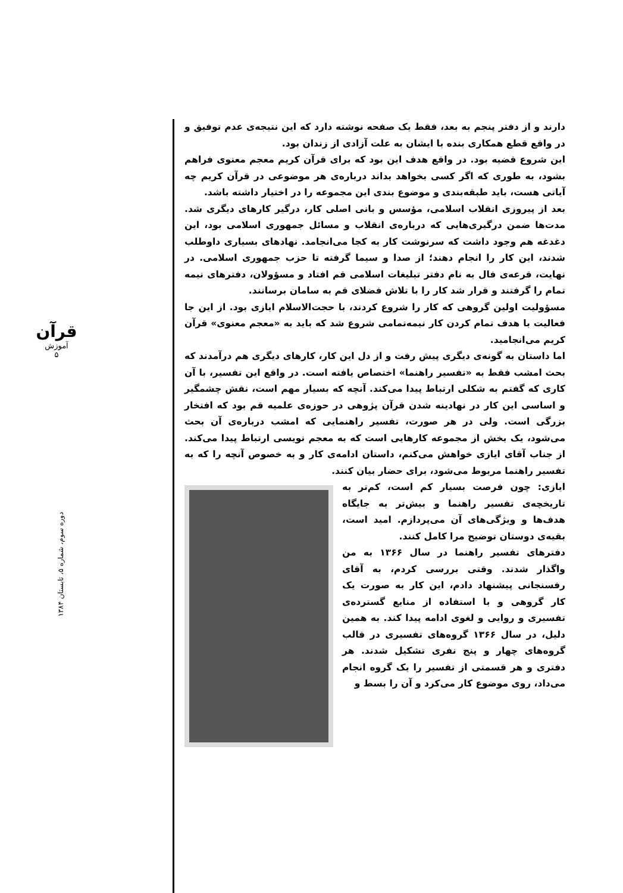قرآن
آموزش
۵
دوره سوم، شماره ۵، تابستان ۱۳۸۴
دارند و از دفتر پنجم به بعد، فقط یک صفحه نوشته دارد که این نتیجه‌ی عدم توفیق و در واقع قطع همکاری بنده با ایشان به علت آزادی از زندان بود.
این شروع قضیه بود. در واقع هدف این بود که برای قرآن کریم معجم معنوی فراهم بشود، به طوری که اگر کسی بخواهد بداند درباره‌ی هر موضوعی در قرآن کریم چه آیاتی هست، باید طبقه‌بندی و موضوع بندی این مجموعه را در اختیار داشته باشد.
بعد از پیروزی انقلاب اسلامی، مؤسس و بانی اصلی کار، درگیر کارهای دیگری شد. مدت‌ها ضمن درگیری‌هایی که درباره‌ی انقلاب و مسائل جمهوری اسلامی بود، این دغدغه هم وجود داشت که سرنوشت کار به کجا می‌انجامد. نهادهای بسیاری داوطلب شدند، این کار را انجام دهند؛ از صدا و سیما گرفته تا حزب جمهوری اسلامی. در نهایت، قرعه‌ی فال به نام دفتر تبلیغات اسلامی قم افتاد و مسؤولان، دفترهای نیمه تمام را گرفتند و قرار شد کار را با تلاش فضلای قم به سامان برسانند.
مسؤولیت اولین گروهی که کار را شروع کردند، با حجت‌الاسلام ایازی بود. از این جا فعالیت با هدف تمام کردن کار نیمه‌تمامی شروع شد که باید به «معجم معنوی» قرآن کریم می‌انجامید.
اما داستان به گونه‌ی دیگری پیش رفت و از دل این کار، کارهای دیگری هم درآمدند که بحث امشب فقط به «تفسیر راهنما» اختصاص یافته است. در واقع این تفسیر، با آن کاری که گفتم به شکلی ارتباط پیدا می‌کند. آنچه که بسیار مهم است، نقش چشمگیر و اساسی این کار در نهادینه شدن قرآن پژوهی در حوزه‌ی علمیه قم بود که افتخار بزرگی است. ولی در هر صورت، تفسیر راهنمایی که امشب درباره‌ی آن بحث می‌شود، یک بخش از مجموعه کارهایی است که به معجم نویسی ارتباط پیدا می‌کند. از جناب آقای ایازی خواهش می‌کنم، داستان ادامه‌ی کار و به خصوص آنچه را که به تفسیر راهنما مربوط می‌شود، برای حضار بیان کنند.
ایازی: چون فرصت بسیار کم است، کم‌تر به تاریخچه‌ی تفسیر راهنما و بیش‌تر به جایگاه هدف‌ها و ویژگی‌های آن می‌پردازم. امید است، بقیه‌ی دوستان توضیح مرا کامل کنند.
دفترهای تفسیر راهنما در سال ۱۳۶۶ به من واگذار شدند. وقتی بررسی کردم، به آقای رفسنجانی پیشنهاد دادم، این کار به صورت یک کار گروهی و با استفاده از منابع گسترده‌ی تفسیری و روایی و لغوی ادامه پیدا کند. به همین دلیل، در سال ۱۳۶۶ گروه‌های تفسیری در قالب گروه‌های چهار و پنج نفری تشکیل شدند. هر دفتری و هر قسمتی از تفسیر را یک گروه انجام می‌داد، روی موضوع کار می‌کرد و آن را بسط و